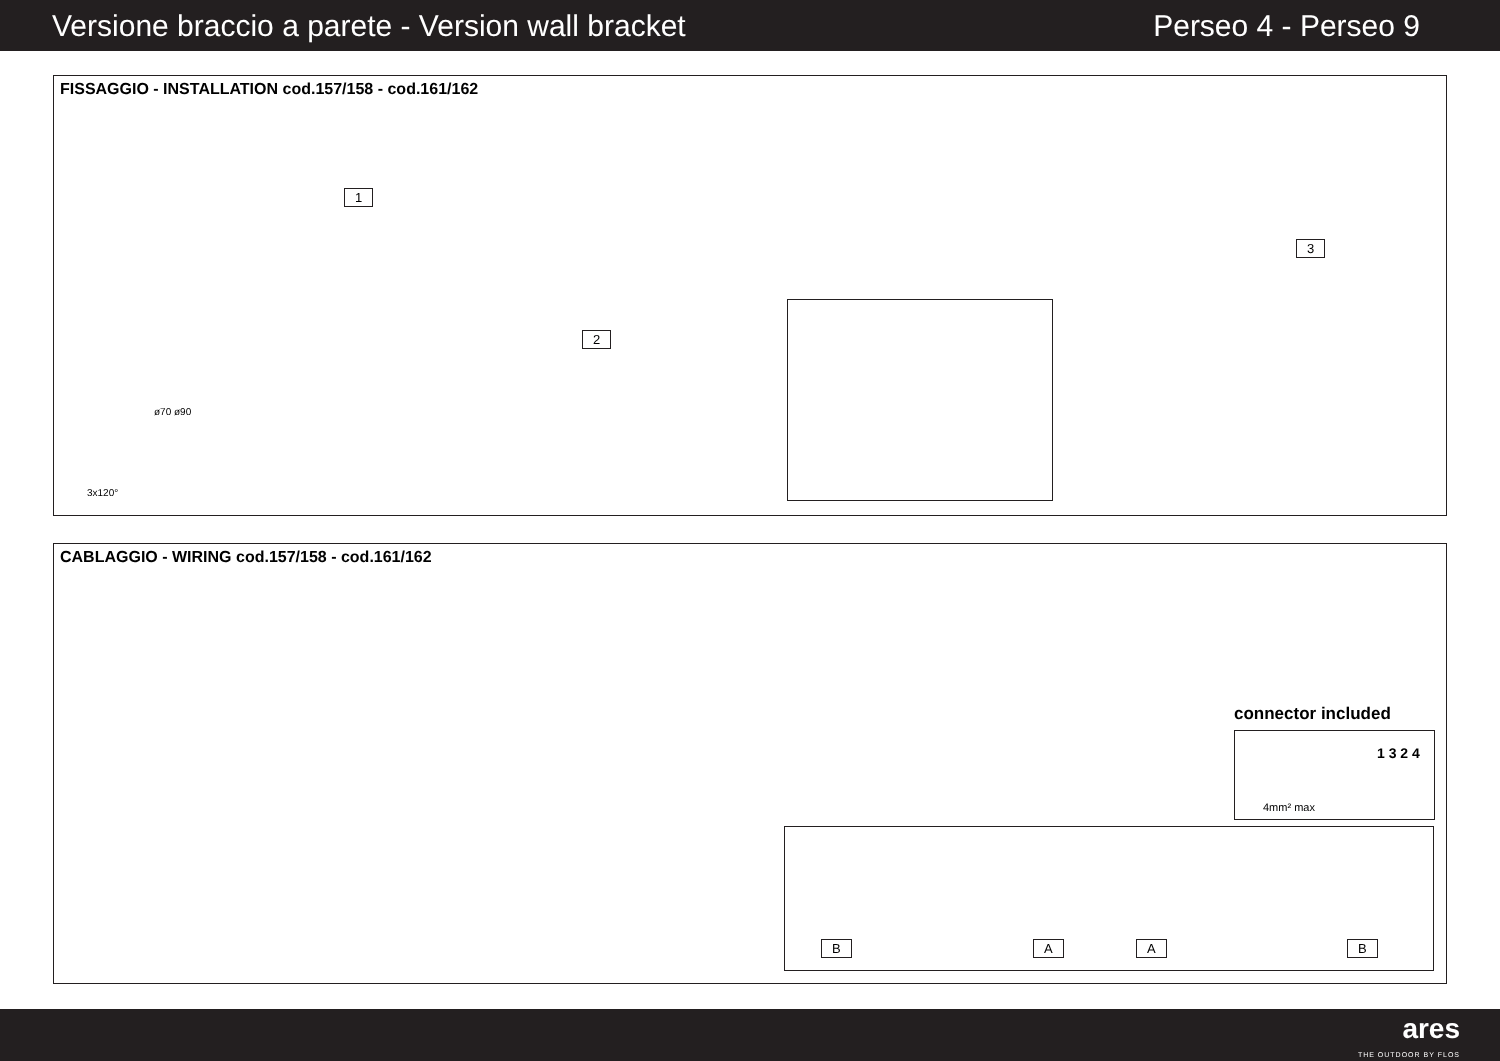Versione braccio a parete - Version wall bracket Perseo 4 - Perseo 9
FISSAGGIO - INSTALLATION cod.157/158 - cod.161/162
1
2
3
ø70 ø90
3x120°
CABLAGGIO - WIRING cod.157/158 - cod.161/162
connector included
1 3 2 4
4mm² max
B A A B
ares
THE OUTDOOR BY FLOS